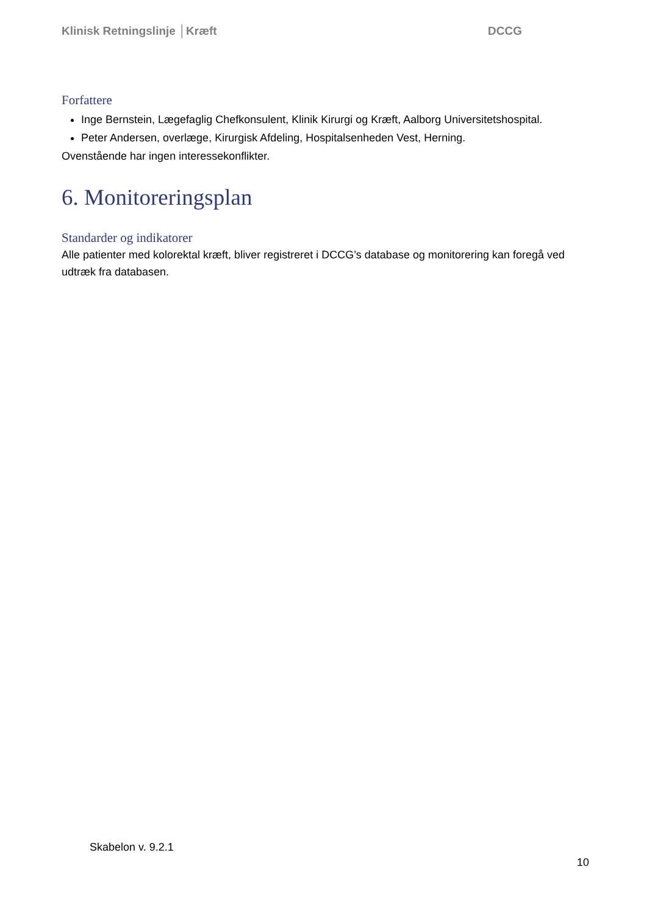Klinisk Retningslinje │Kræft DCCG
Forfattere
Inge Bernstein, Lægefaglig Chefkonsulent, Klinik Kirurgi og Kræft, Aalborg Universitetshospital.
Peter Andersen, overlæge, Kirurgisk Afdeling, Hospitalsenheden Vest, Herning.
Ovenstående har ingen interessekonflikter.
6. Monitoreringsplan
Standarder og indikatorer
Alle patienter med kolorektal kræft, bliver registreret i DCCG’s database og monitorering kan foregå ved udtræk fra databasen.
Skabelon v. 9.2.1
10